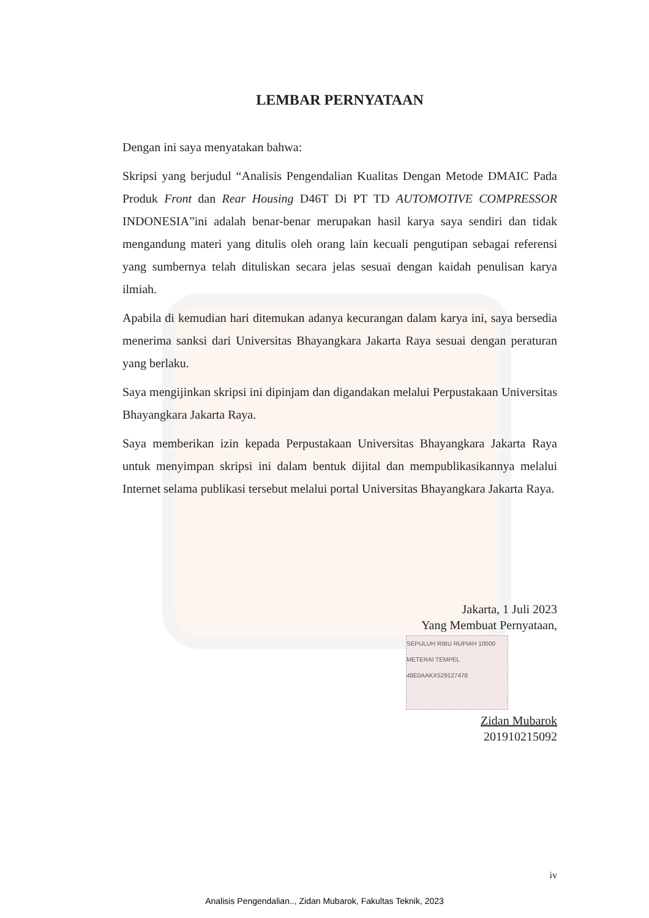LEMBAR PERNYATAAN
Dengan ini saya menyatakan bahwa:
Skripsi yang berjudul “Analisis Pengendalian Kualitas Dengan Metode DMAIC Pada Produk Front dan Rear Housing D46T Di PT TD AUTOMOTIVE COMPRESSOR INDONESIA”ini adalah benar-benar merupakan hasil karya saya sendiri dan tidak mengandung materi yang ditulis oleh orang lain kecuali pengutipan sebagai referensi yang sumbernya telah dituliskan secara jelas sesuai dengan kaidah penulisan karya ilmiah.
Apabila di kemudian hari ditemukan adanya kecurangan dalam karya ini, saya bersedia menerima sanksi dari Universitas Bhayangkara Jakarta Raya sesuai dengan peraturan yang berlaku.
Saya mengijinkan skripsi ini dipinjam dan digandakan melalui Perpustakaan Universitas Bhayangkara Jakarta Raya.
Saya memberikan izin kepada Perpustakaan Universitas Bhayangkara Jakarta Raya untuk menyimpan skripsi ini dalam bentuk dijital dan mempublikasikannya melalui Internet selama publikasi tersebut melalui portal Universitas Bhayangkara Jakarta Raya.
Jakarta, 1 Juli 2023
Yang Membuat Pernyataan,
SEPULUH RIBU RUPIAH 10000 METERAI TEMPEL
48E0AAKX529127478
Zidan Mubarok
201910215092
iv
Analisis Pengendalian.., Zidan Mubarok, Fakultas Teknik, 2023